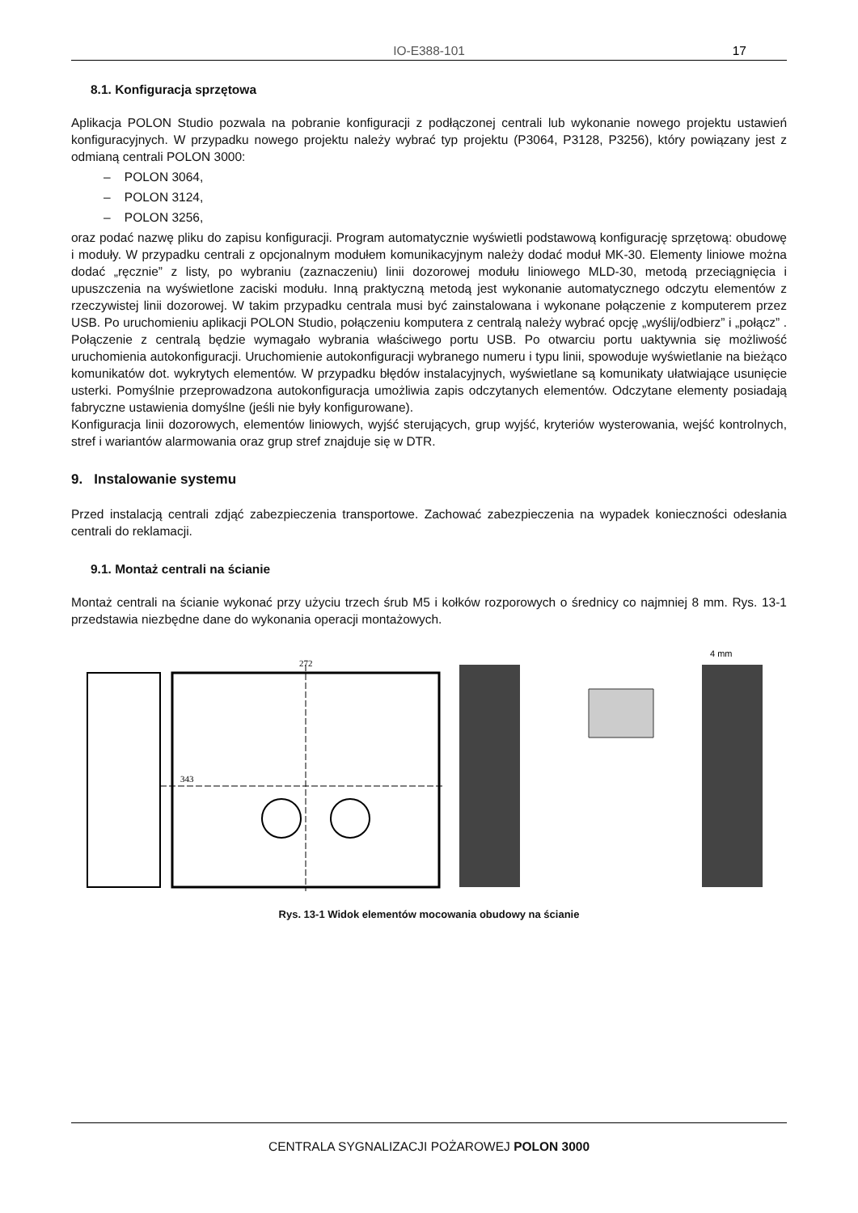IO-E388-101 17
8.1. Konfiguracja sprzętowa
Aplikacja POLON Studio pozwala na pobranie konfiguracji z podłączonej centrali lub wykonanie nowego projektu ustawień konfiguracyjnych. W przypadku nowego projektu należy wybrać typ projektu (P3064, P3128, P3256), który powiązany jest z odmianą centrali POLON 3000:
– POLON 3064,
– POLON 3124,
– POLON 3256,
oraz podać nazwę pliku do zapisu konfiguracji. Program automatycznie wyświetli podstawową konfigurację sprzętową: obudowę i moduły. W przypadku centrali z opcjonalnym modułem komunikacyjnym należy dodać moduł MK-30. Elementy liniowe można dodać „ręcznie” z listy, po wybraniu (zaznaczeniu) linii dozorowej modułu liniowego MLD-30, metodą przeciągnięcia i upuszczenia na wyświetlone zaciski modułu. Inną praktyczną metodą jest wykonanie automatycznego odczytu elementów z rzeczywistej linii dozorowej. W takim przypadku centrala musi być zainstalowana i wykonane połączenie z komputerem przez USB. Po uruchomieniu aplikacji POLON Studio, połączeniu komputera z centralą należy wybrać opcję „wyślij/odbierz” i „połącz” . Połączenie z centralą będzie wymagało wybrania właściwego portu USB. Po otwarciu portu uaktywnia się możliwość uruchomienia autokonfiguracji. Uruchomienie autokonfiguracji wybranego numeru i typu linii, spowoduje wyświetlanie na bieżąco komunikatów dot. wykrytych elementów. W przypadku błędów instalacyjnych, wyświetlane są komunikaty ułatwiające usunięcie usterki. Pomyślnie przeprowadzona autokonfiguracja umożliwia zapis odczytanych elementów. Odczytane elementy posiadają fabryczne ustawienia domyślne (jeśli nie były konfigurowane).
Konfiguracja linii dozorowych, elementów liniowych, wyjść sterujących, grup wyjść, kryteriów wysterowania, wejść kontrolnych, stref i wariantów alarmowania oraz grup stref znajduje się w DTR.
9. Instalowanie systemu
Przed instalacją centrali zdjąć zabezpieczenia transportowe. Zachować zabezpieczenia na wypadek konieczności odesłania centrali do reklamacji.
9.1. Montaż centrali na ścianie
Montaż centrali na ścianie wykonać przy użyciu trzech śrub M5 i kołków rozporowych o średnicy co najmniej 8 mm. Rys. 13-1 przedstawia niezbędne dane do wykonania operacji montażowych.
272
343
4 mm
Rys. 13-1 Widok elementów mocowania obudowy na ścianie
CENTRALA SYGNALIZACJI POŻAROWEJ POLON 3000